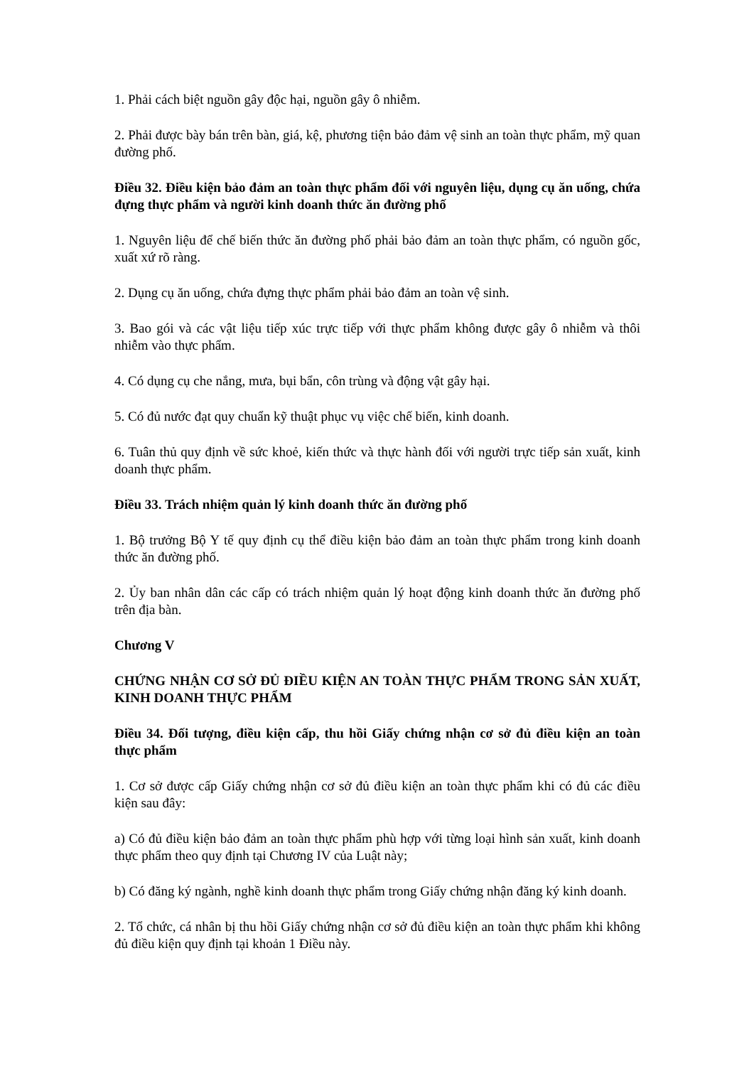1. Phải cách biệt nguồn gây độc hại, nguồn gây ô nhiễm.
2. Phải được bày bán trên bàn, giá, kệ, phương tiện bảo đảm vệ sinh an toàn thực phẩm, mỹ quan đường phố.
Điều 32. Điều kiện bảo đảm an toàn thực phẩm đối với nguyên liệu, dụng cụ ăn uống, chứa đựng thực phẩm và người kinh doanh thức ăn đường phố
1. Nguyên liệu để chế biến thức ăn đường phố phải bảo đảm an toàn thực phẩm, có nguồn gốc, xuất xứ rõ ràng.
2. Dụng cụ ăn uống, chứa đựng thực phẩm phải bảo đảm an toàn vệ sinh.
3. Bao gói và các vật liệu tiếp xúc trực tiếp với thực phẩm không được gây ô nhiễm và thôi nhiễm vào thực phẩm.
4. Có dụng cụ che nắng, mưa, bụi bẩn, côn trùng và động vật gây hại.
5. Có đủ nước đạt quy chuẩn kỹ thuật phục vụ việc chế biến, kinh doanh.
6. Tuân thủ quy định về sức khoẻ, kiến thức và thực hành đối với người trực tiếp sản xuất, kinh doanh thực phẩm.
Điều 33. Trách nhiệm quản lý kinh doanh thức ăn đường phố
1. Bộ trưởng Bộ Y tế quy định cụ thể điều kiện bảo đảm an toàn thực phẩm trong kinh doanh thức ăn đường phố.
2. Ủy ban nhân dân các cấp có trách nhiệm quản lý hoạt động kinh doanh thức ăn đường phố trên địa bàn.
Chương V
CHỨNG NHẬN CƠ SỞ ĐỦ ĐIỀU KIỆN AN TOÀN THỰC PHẨM TRONG SẢN XUẤT, KINH DOANH THỰC PHẨM
Điều 34. Đối tượng, điều kiện cấp, thu hồi Giấy chứng nhận cơ sở đủ điều kiện an toàn thực phẩm
1. Cơ sở được cấp Giấy chứng nhận cơ sở đủ điều kiện an toàn thực phẩm khi có đủ các điều kiện sau đây:
a) Có đủ điều kiện bảo đảm an toàn thực phẩm phù hợp với từng loại hình sản xuất, kinh doanh thực phẩm theo quy định tại Chương IV của Luật này;
b) Có đăng ký ngành, nghề kinh doanh thực phẩm trong Giấy chứng nhận đăng ký kinh doanh.
2. Tổ chức, cá nhân bị thu hồi Giấy chứng nhận cơ sở đủ điều kiện an toàn thực phẩm khi không đủ điều kiện quy định tại khoản 1 Điều này.